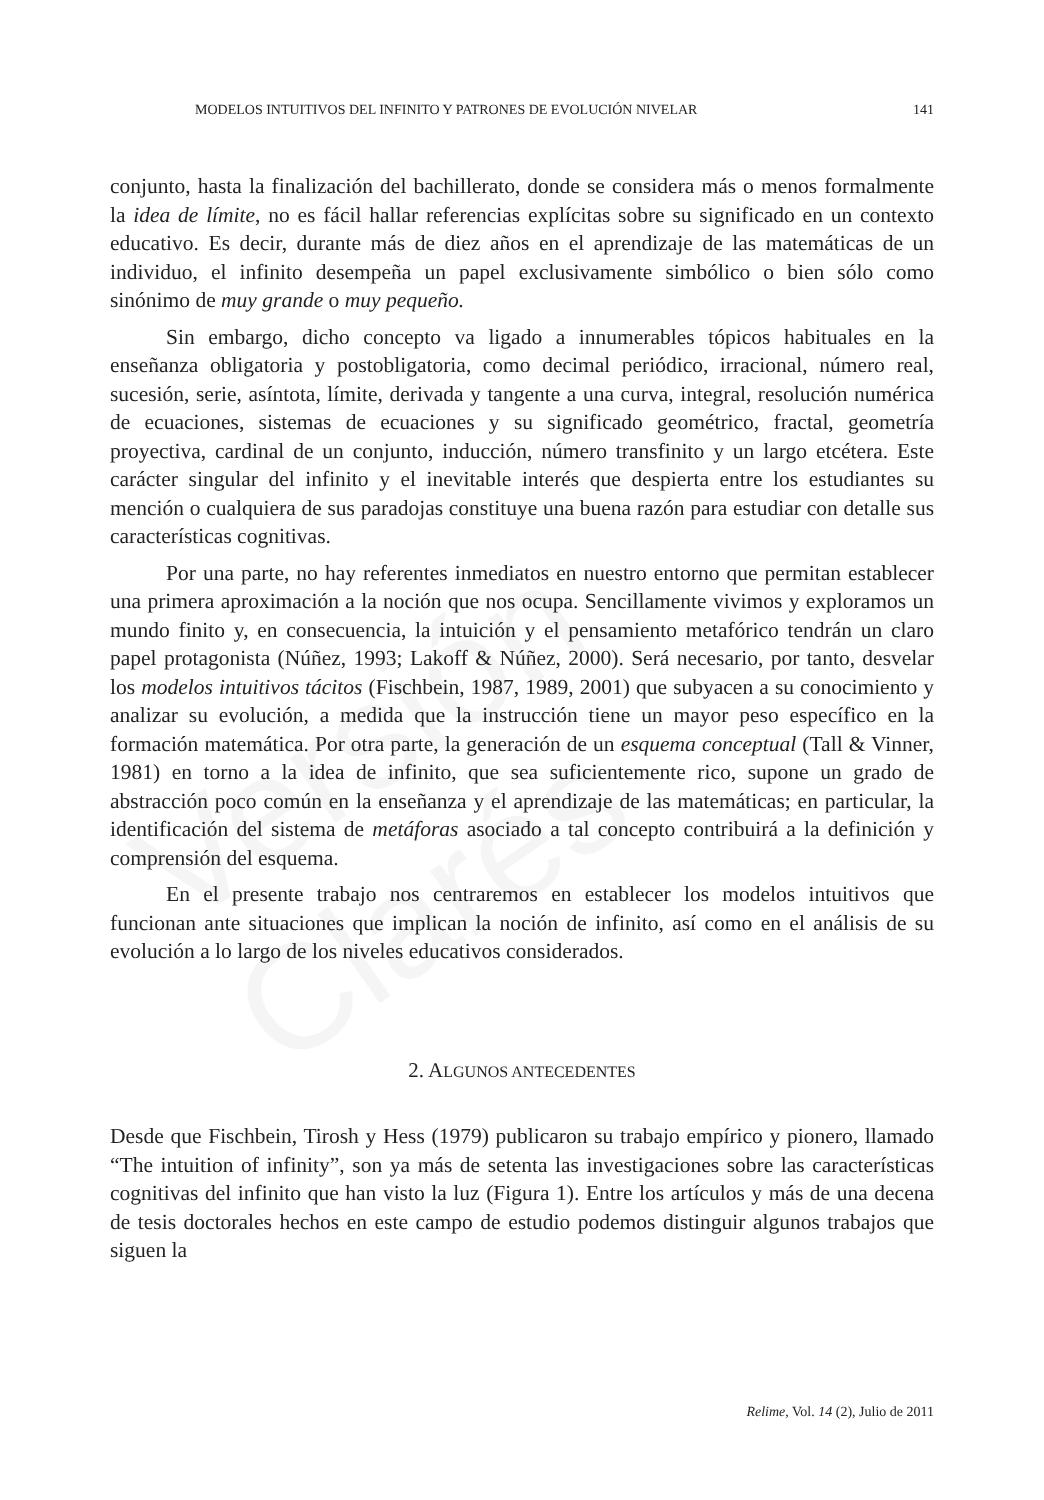Versión Clarés
MODELOS INTUITIVOS DEL INFINITO Y PATRONES DE EVOLUCIÓN NIVELAR 141
conjunto, hasta la finalización del bachillerato, donde se considera más o menos formalmente la idea de límite, no es fácil hallar referencias explícitas sobre su significado en un contexto educativo. Es decir, durante más de diez años en el aprendizaje de las matemáticas de un individuo, el infinito desempeña un papel exclusivamente simbólico o bien sólo como sinónimo de muy grande o muy pequeño.
Sin embargo, dicho concepto va ligado a innumerables tópicos habituales en la enseñanza obligatoria y postobligatoria, como decimal periódico, irracional, número real, sucesión, serie, asíntota, límite, derivada y tangente a una curva, integral, resolución numérica de ecuaciones, sistemas de ecuaciones y su significado geométrico, fractal, geometría proyectiva, cardinal de un conjunto, inducción, número transfinito y un largo etcétera. Este carácter singular del infinito y el inevitable interés que despierta entre los estudiantes su mención o cualquiera de sus paradojas constituye una buena razón para estudiar con detalle sus características cognitivas.
Por una parte, no hay referentes inmediatos en nuestro entorno que permitan establecer una primera aproximación a la noción que nos ocupa. Sencillamente vivimos y exploramos un mundo finito y, en consecuencia, la intuición y el pensamiento metafórico tendrán un claro papel protagonista (Núñez, 1993; Lakoff & Núñez, 2000). Será necesario, por tanto, desvelar los modelos intuitivos tácitos (Fischbein, 1987, 1989, 2001) que subyacen a su conocimiento y analizar su evolución, a medida que la instrucción tiene un mayor peso específico en la formación matemática. Por otra parte, la generación de un esquema conceptual (Tall & Vinner, 1981) en torno a la idea de infinito, que sea suficientemente rico, supone un grado de abstracción poco común en la enseñanza y el aprendizaje de las matemáticas; en particular, la identificación del sistema de metáforas asociado a tal concepto contribuirá a la definición y comprensión del esquema.
En el presente trabajo nos centraremos en establecer los modelos intuitivos que funcionan ante situaciones que implican la noción de infinito, así como en el análisis de su evolución a lo largo de los niveles educativos considerados.
2. ALGUNOS ANTECEDENTES
Desde que Fischbein, Tirosh y Hess (1979) publicaron su trabajo empírico y pionero, llamado “The intuition of infinity”, son ya más de setenta las investigaciones sobre las características cognitivas del infinito que han visto la luz (Figura 1). Entre los artículos y más de una decena de tesis doctorales hechos en este campo de estudio podemos distinguir algunos trabajos que siguen la
Relime, Vol. 14 (2), Julio de 2011